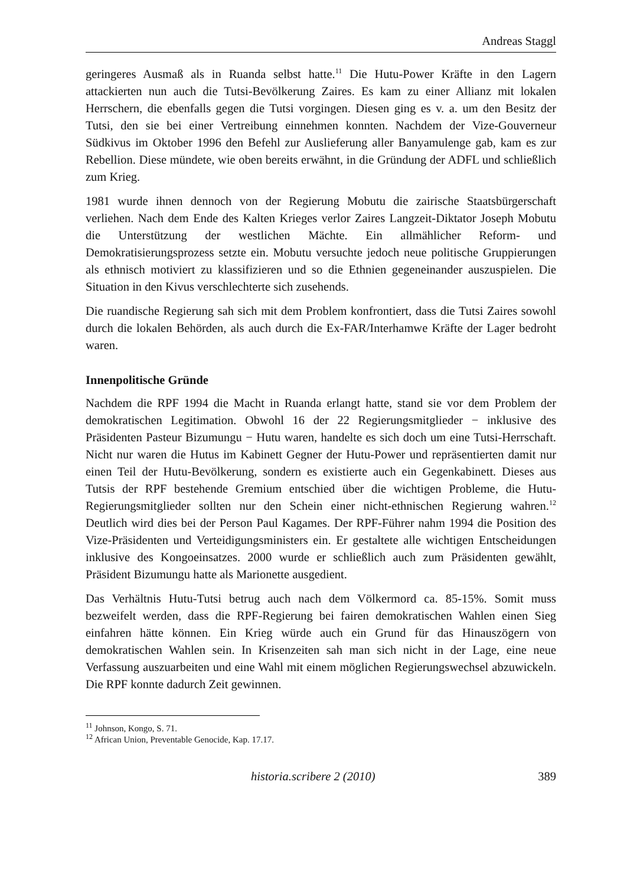Andreas Staggl
geringeres Ausmaß als in Ruanda selbst hatte.<sup>11</sup> Die Hutu-Power Kräfte in den Lagern attackierten nun auch die Tutsi-Bevölkerung Zaires. Es kam zu einer Allianz mit lokalen Herrschern, die ebenfalls gegen die Tutsi vorgingen. Diesen ging es v. a. um den Besitz der Tutsi, den sie bei einer Vertreibung einnehmen konnten. Nachdem der Vize-Gouverneur Südkivus im Oktober 1996 den Befehl zur Auslieferung aller Banyamulenge gab, kam es zur Rebellion. Diese mündete, wie oben bereits erwähnt, in die Gründung der ADFL und schließlich zum Krieg.
1981 wurde ihnen dennoch von der Regierung Mobutu die zairische Staatsbürgerschaft verliehen. Nach dem Ende des Kalten Krieges verlor Zaires Langzeit-Diktator Joseph Mobutu die Unterstützung der westlichen Mächte. Ein allmählicher Reform- und Demokratisierungsprozess setzte ein. Mobutu versuchte jedoch neue politische Gruppierungen als ethnisch motiviert zu klassifizieren und so die Ethnien gegeneinander auszuspielen. Die Situation in den Kivus verschlechterte sich zusehends.
Die ruandische Regierung sah sich mit dem Problem konfrontiert, dass die Tutsi Zaires sowohl durch die lokalen Behörden, als auch durch die Ex-FAR/Interhamwe Kräfte der Lager bedroht waren.
Innenpolitische Gründe
Nachdem die RPF 1994 die Macht in Ruanda erlangt hatte, stand sie vor dem Problem der demokratischen Legitimation. Obwohl 16 der 22 Regierungsmitglieder − inklusive des Präsidenten Pasteur Bizumungu − Hutu waren, handelte es sich doch um eine Tutsi-Herrschaft. Nicht nur waren die Hutus im Kabinett Gegner der Hutu-Power und repräsentierten damit nur einen Teil der Hutu-Bevölkerung, sondern es existierte auch ein Gegenkabinett. Dieses aus Tutsis der RPF bestehende Gremium entschied über die wichtigen Probleme, die Hutu-Regierungsmitglieder sollten nur den Schein einer nicht-ethnischen Regierung wahren.<sup>12</sup> Deutlich wird dies bei der Person Paul Kagames. Der RPF-Führer nahm 1994 die Position des Vize-Präsidenten und Verteidigungsministers ein. Er gestaltete alle wichtigen Entscheidungen inklusive des Kongoeinsatzes. 2000 wurde er schließlich auch zum Präsidenten gewählt, Präsident Bizumungu hatte als Marionette ausgedient.
Das Verhältnis Hutu-Tutsi betrug auch nach dem Völkermord ca. 85-15%. Somit muss bezweifelt werden, dass die RPF-Regierung bei fairen demokratischen Wahlen einen Sieg einfahren hätte können. Ein Krieg würde auch ein Grund für das Hinauszögern von demokratischen Wahlen sein. In Krisenzeiten sah man sich nicht in der Lage, eine neue Verfassung auszuarbeiten und eine Wahl mit einem möglichen Regierungswechsel abzuwickeln. Die RPF konnte dadurch Zeit gewinnen.
<sup>11</sup> Johnson, Kongo, S. 71.
<sup>12</sup> African Union, Preventable Genocide, Kap. 17.17.
historia.scribere 2 (2010) 389